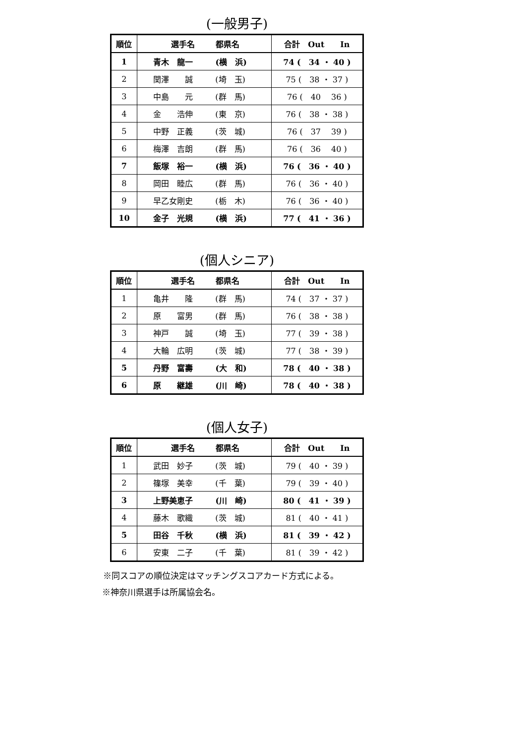(一般男子)
| 順位 | 選手名 都県名 | 合計 Out In |
| --- | --- | --- |
| 1 | 青木 龍一 (横 浜) | 74 ( 34 ・ 40 ) |
| 2 | 関澤 誠 (埼 玉) | 75 ( 38 ・ 37 ) |
| 3 | 中島 元 (群 馬) | 76 ( 40 36 ) |
| 4 | 金 浩伸 (東 京) | 76 ( 38 ・ 38 ) |
| 5 | 中野 正義 (茨 城) | 76 ( 37 39 ) |
| 6 | 梅澤 吉朗 (群 馬) | 76 ( 36 40 ) |
| 7 | 飯塚 裕一 (横 浜) | 76 ( 36 ・ 40 ) |
| 8 | 岡田 睦広 (群 馬) | 76 ( 36 ・ 40 ) |
| 9 | 早乙女剛史 (栃 木) | 76 ( 36 ・ 40 ) |
| 10 | 金子 光規 (横 浜) | 77 ( 41 ・ 36 ) |
(個人シニア)
| 順位 | 選手名 都県名 | 合計 Out In |
| --- | --- | --- |
| 1 | 亀井 隆 (群 馬) | 74 ( 37 ・ 37 ) |
| 2 | 原 富男 (群 馬) | 76 ( 38 ・ 38 ) |
| 3 | 神戸 誠 (埼 玉) | 77 ( 39 ・ 38 ) |
| 4 | 大輪 広明 (茨 城) | 77 ( 38 ・ 39 ) |
| 5 | 丹野 富壽 (大 和) | 78 ( 40 ・ 38 ) |
| 6 | 原 継雄 (川 崎) | 78 ( 40 ・ 38 ) |
(個人女子)
| 順位 | 選手名 都県名 | 合計 Out In |
| --- | --- | --- |
| 1 | 武田 妙子 (茨 城) | 79 ( 40 ・ 39 ) |
| 2 | 篠塚 美幸 (千 葉) | 79 ( 39 ・ 40 ) |
| 3 | 上野美恵子 (川 崎) | 80 ( 41 ・ 39 ) |
| 4 | 藤木 歌織 (茨 城) | 81 ( 40 ・ 41 ) |
| 5 | 田谷 千秋 (横 浜) | 81 ( 39 ・ 42 ) |
| 6 | 安東 二子 (千 葉) | 81 ( 39 ・ 42 ) |
※同スコアの順位決定はマッチングスコアカード方式による。
※神奈川県選手は所属協会名。